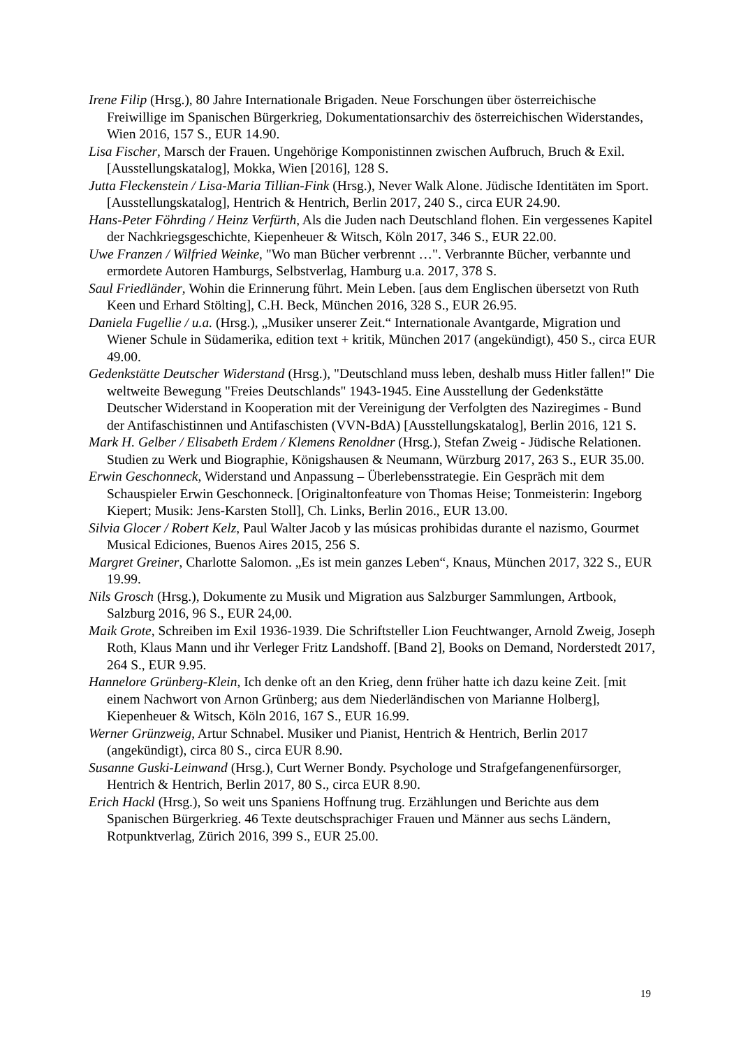Irene Filip (Hrsg.), 80 Jahre Internationale Brigaden. Neue Forschungen über österreichische Freiwillige im Spanischen Bürgerkrieg, Dokumentationsarchiv des österreichischen Widerstandes, Wien 2016, 157 S., EUR 14.90.
Lisa Fischer, Marsch der Frauen. Ungehörige Komponistinnen zwischen Aufbruch, Bruch & Exil. [Ausstellungskatalog], Mokka, Wien [2016], 128 S.
Jutta Fleckenstein / Lisa-Maria Tillian-Fink (Hrsg.), Never Walk Alone. Jüdische Identitäten im Sport. [Ausstellungskatalog], Hentrich & Hentrich, Berlin 2017, 240 S., circa EUR 24.90.
Hans-Peter Föhrding / Heinz Verfürth, Als die Juden nach Deutschland flohen. Ein vergessenes Kapitel der Nachkriegsgeschichte, Kiepenheuer & Witsch, Köln 2017, 346 S., EUR 22.00.
Uwe Franzen / Wilfried Weinke, "Wo man Bücher verbrennt …". Verbrannte Bücher, verbannte und ermordete Autoren Hamburgs, Selbstverlag, Hamburg u.a. 2017, 378 S.
Saul Friedländer, Wohin die Erinnerung führt. Mein Leben. [aus dem Englischen übersetzt von Ruth Keen und Erhard Stölting], C.H. Beck, München 2016, 328 S., EUR 26.95.
Daniela Fugellie / u.a. (Hrsg.), „Musiker unserer Zeit.“ Internationale Avantgarde, Migration und Wiener Schule in Südamerika, edition text + kritik, München 2017 (angekündigt), 450 S., circa EUR 49.00.
Gedenkstätte Deutscher Widerstand (Hrsg.), "Deutschland muss leben, deshalb muss Hitler fallen!" Die weltweite Bewegung "Freies Deutschlands" 1943-1945. Eine Ausstellung der Gedenkstätte Deutscher Widerstand in Kooperation mit der Vereinigung der Verfolgten des Naziregimes - Bund der Antifaschistinnen und Antifaschisten (VVN-BdA) [Ausstellungskatalog], Berlin 2016, 121 S.
Mark H. Gelber / Elisabeth Erdem / Klemens Renoldner (Hrsg.), Stefan Zweig - Jüdische Relationen. Studien zu Werk und Biographie, Königshausen & Neumann, Würzburg 2017, 263 S., EUR 35.00.
Erwin Geschonneck, Widerstand und Anpassung – Überlebensstrategie. Ein Gespräch mit dem Schauspieler Erwin Geschonneck. [Originaltonfeature von Thomas Heise; Tonmeisterin: Ingeborg Kiepert; Musik: Jens-Karsten Stoll], Ch. Links, Berlin 2016., EUR 13.00.
Silvia Glocer / Robert Kelz, Paul Walter Jacob y las músicas prohibidas durante el nazismo, Gourmet Musical Ediciones, Buenos Aires 2015, 256 S.
Margret Greiner, Charlotte Salomon. „Es ist mein ganzes Leben“, Knaus, München 2017, 322 S., EUR 19.99.
Nils Grosch (Hrsg.), Dokumente zu Musik und Migration aus Salzburger Sammlungen, Artbook, Salzburg 2016, 96 S., EUR 24,00.
Maik Grote, Schreiben im Exil 1936-1939. Die Schriftsteller Lion Feuchtwanger, Arnold Zweig, Joseph Roth, Klaus Mann und ihr Verleger Fritz Landshoff. [Band 2], Books on Demand, Norderstedt 2017, 264 S., EUR 9.95.
Hannelore Grünberg-Klein, Ich denke oft an den Krieg, denn früher hatte ich dazu keine Zeit. [mit einem Nachwort von Arnon Grünberg; aus dem Niederländischen von Marianne Holberg], Kiepenheuer & Witsch, Köln 2016, 167 S., EUR 16.99.
Werner Grünzweig, Artur Schnabel. Musiker und Pianist, Hentrich & Hentrich, Berlin 2017 (angekündigt), circa 80 S., circa EUR 8.90.
Susanne Guski-Leinwand (Hrsg.), Curt Werner Bondy. Psychologe und Strafgefangenenfürsorger, Hentrich & Hentrich, Berlin 2017, 80 S., circa EUR 8.90.
Erich Hackl (Hrsg.), So weit uns Spaniens Hoffnung trug. Erzählungen und Berichte aus dem Spanischen Bürgerkrieg. 46 Texte deutschsprachiger Frauen und Männer aus sechs Ländern, Rotpunktverlag, Zürich 2016, 399 S., EUR 25.00.
19